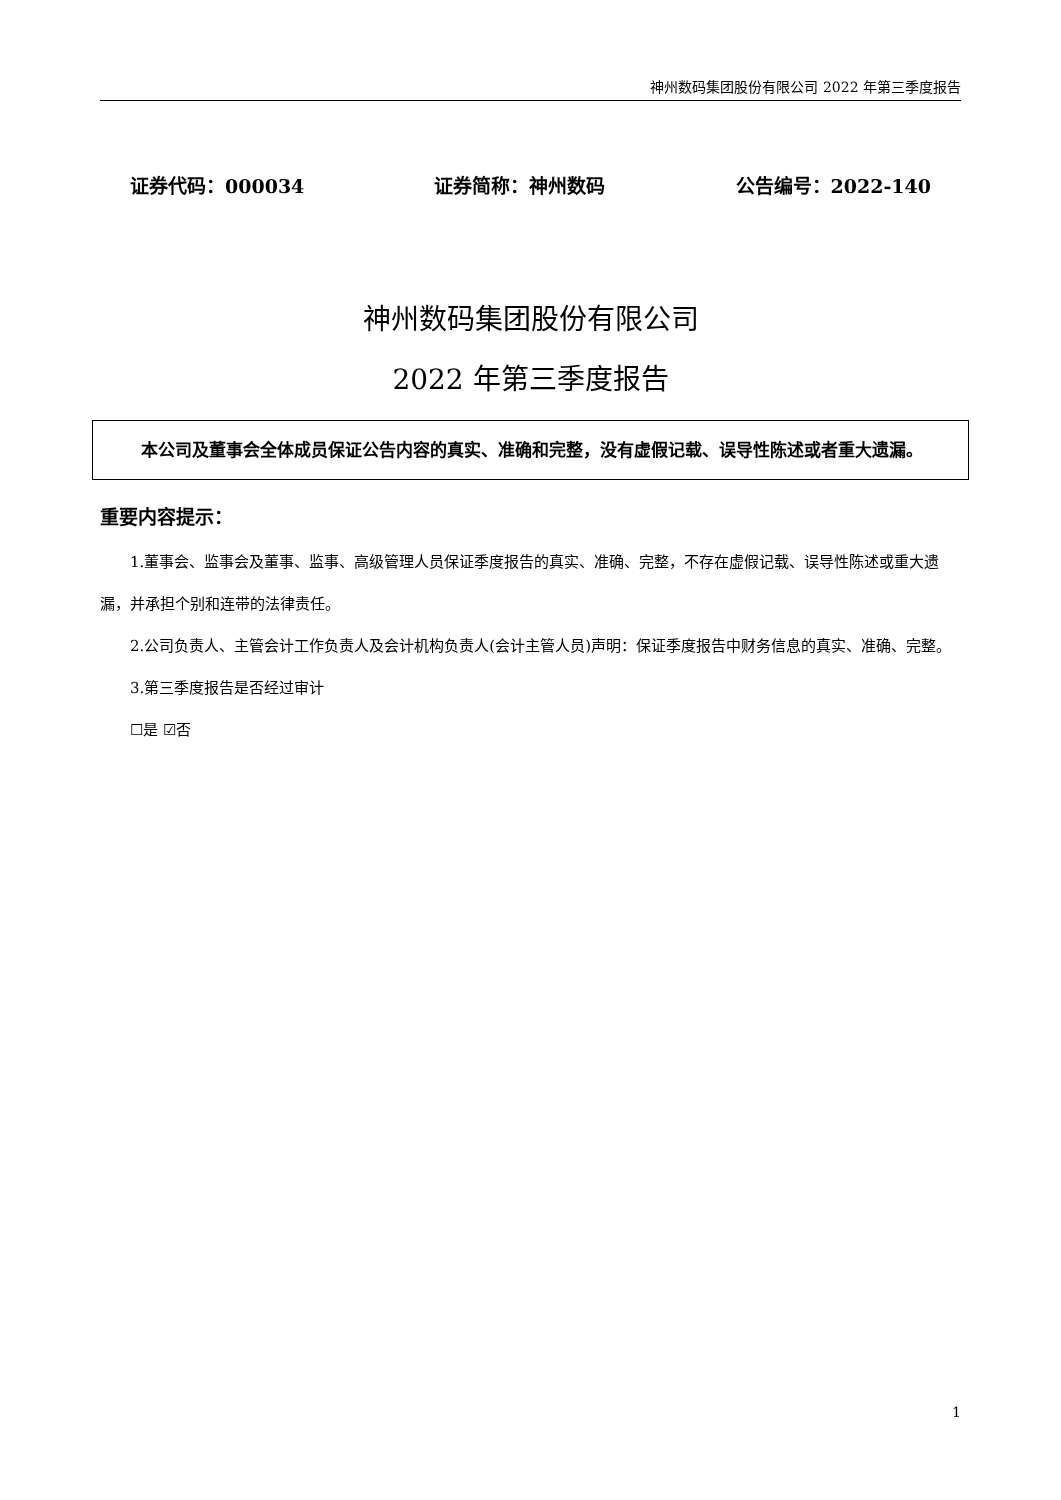神州数码集团股份有限公司 2022 年第三季度报告
证券代码：000034 证券简称：神州数码 公告编号：2022-140
神州数码集团股份有限公司
2022 年第三季度报告
本公司及董事会全体成员保证公告内容的真实、准确和完整，没有虚假记载、误导性陈述或者重大遗漏。
重要内容提示：
1.董事会、监事会及董事、监事、高级管理人员保证季度报告的真实、准确、完整，不存在虚假记载、误导性陈述或重大遗漏，并承担个别和连带的法律责任。
2.公司负责人、主管会计工作负责人及会计机构负责人(会计主管人员)声明：保证季度报告中财务信息的真实、准确、完整。
3.第三季度报告是否经过审计
☐是 ☑否
1